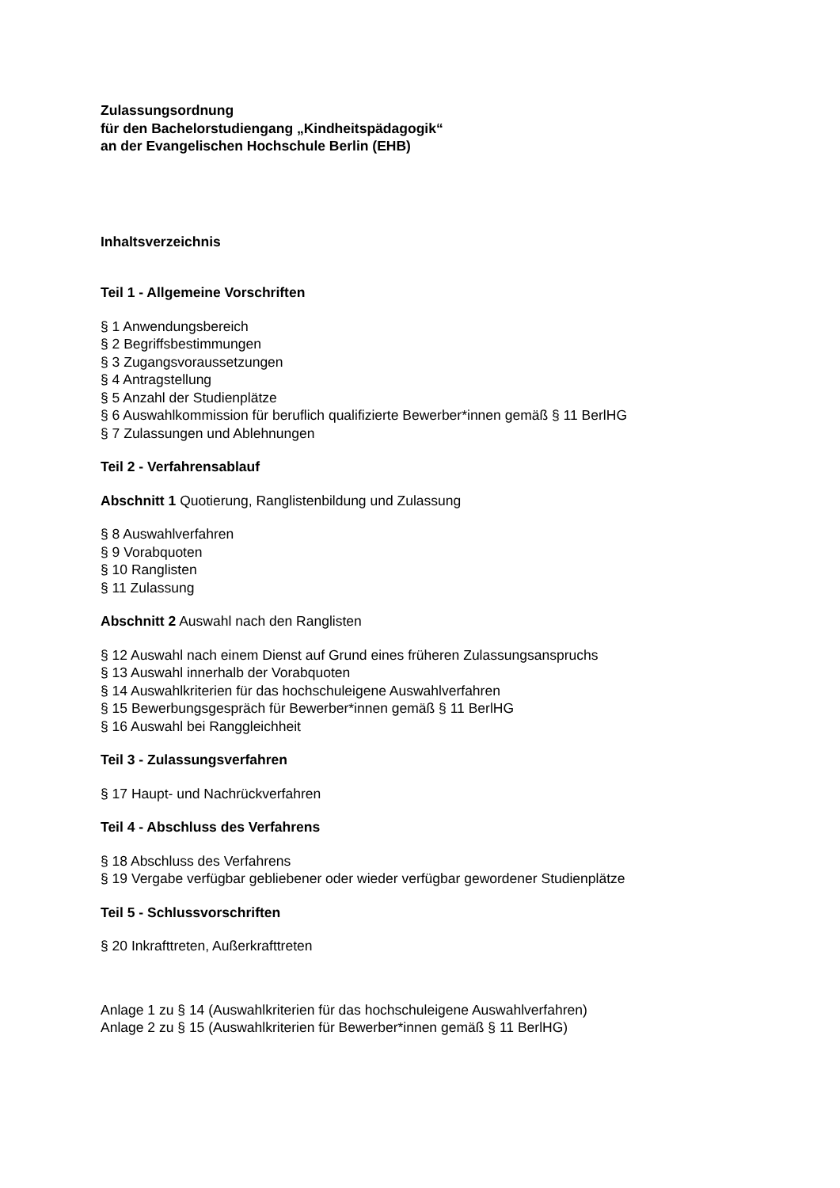Zulassungsordnung
für den Bachelorstudiengang „Kindheitspädagogik“
an der Evangelischen Hochschule Berlin (EHB)
Inhaltsverzeichnis
Teil 1 - Allgemeine Vorschriften
§ 1 Anwendungsbereich
§ 2 Begriffsbestimmungen
§ 3 Zugangsvoraussetzungen
§ 4 Antragstellung
§ 5 Anzahl der Studienplätze
§ 6 Auswahlkommission für beruflich qualifizierte Bewerber*innen gemäß § 11 BerlHG
§ 7 Zulassungen und Ablehnungen
Teil 2 - Verfahrensablauf
Abschnitt 1 Quotierung, Ranglistenbildung und Zulassung
§ 8 Auswahlverfahren
§ 9 Vorabquoten
§ 10 Ranglisten
§ 11 Zulassung
Abschnitt 2 Auswahl nach den Ranglisten
§ 12 Auswahl nach einem Dienst auf Grund eines früheren Zulassungsanspruchs
§ 13 Auswahl innerhalb der Vorabquoten
§ 14 Auswahlkriterien für das hochschuleigene Auswahlverfahren
§ 15 Bewerbungsgespräch für Bewerber*innen gemäß § 11 BerlHG
§ 16 Auswahl bei Ranggleichheit
Teil 3 - Zulassungsverfahren
§ 17 Haupt- und Nachrückverfahren
Teil 4 - Abschluss des Verfahrens
§ 18 Abschluss des Verfahrens
§ 19 Vergabe verfügbar gebliebener oder wieder verfügbar gewordener Studienplätze
Teil 5 - Schlussvorschriften
§ 20 Inkrafttreten, Außerkrafttreten
Anlage 1 zu § 14 (Auswahlkriterien für das hochschuleigene Auswahlverfahren)
Anlage 2 zu § 15 (Auswahlkriterien für Bewerber*innen gemäß § 11 BerlHG)